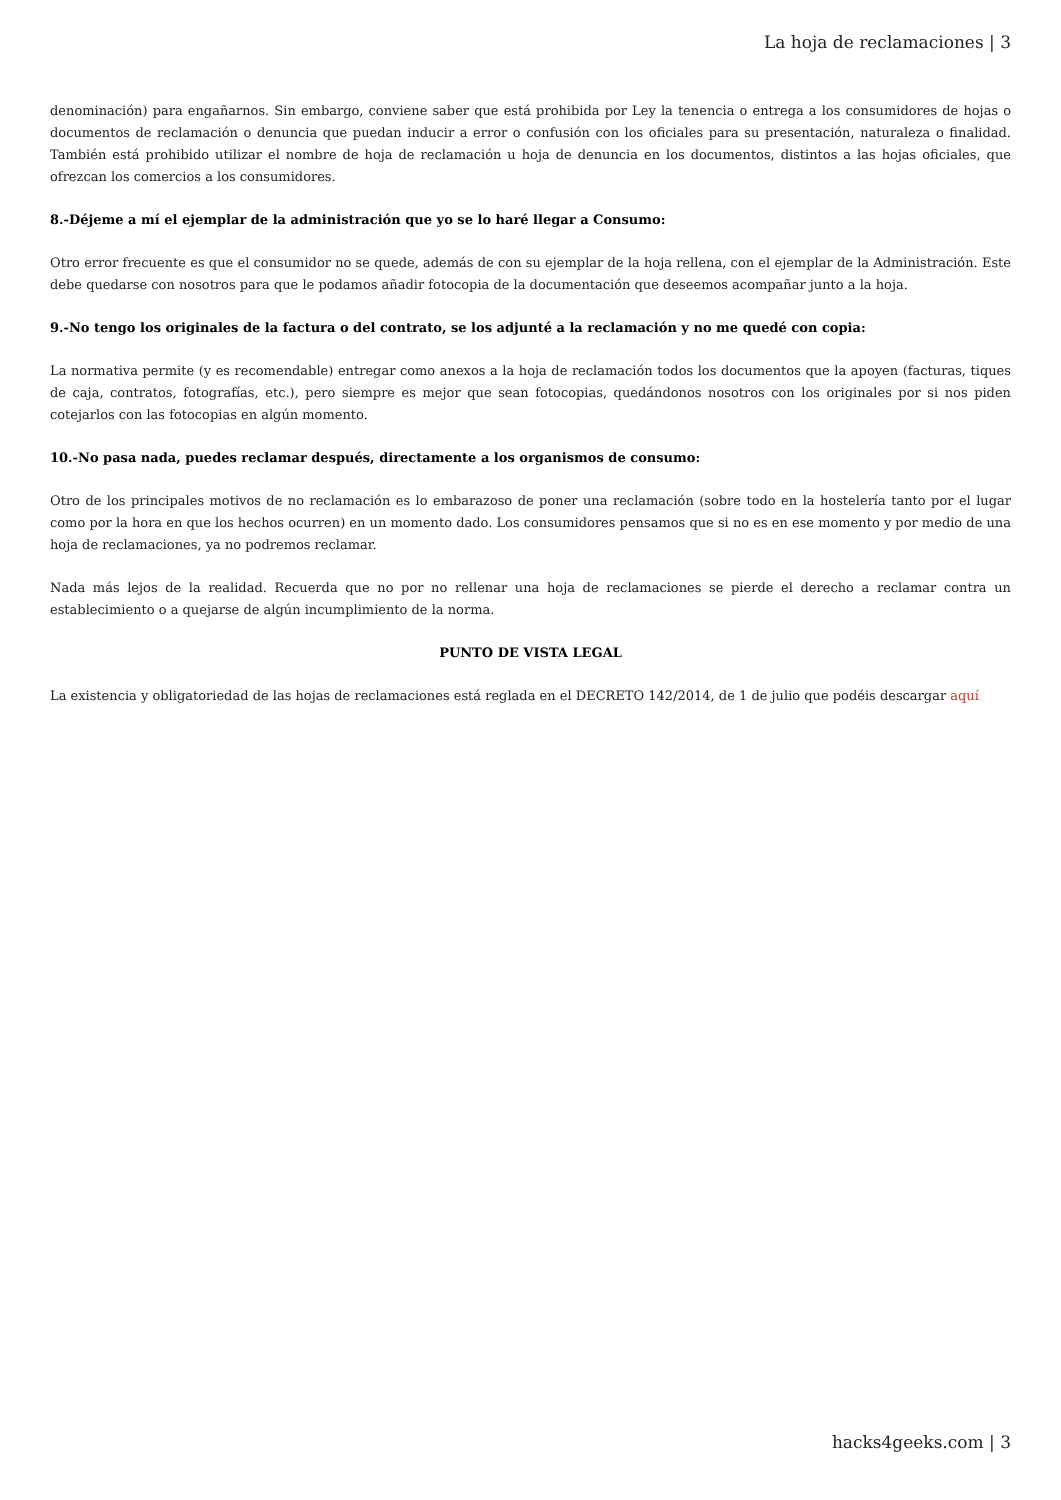La hoja de reclamaciones | 3
denominación) para engañarnos. Sin embargo, conviene saber que está prohibida por Ley la tenencia o entrega a los consumidores de hojas o documentos de reclamación o denuncia que puedan inducir a error o confusión con los oficiales para su presentación, naturaleza o finalidad. También está prohibido utilizar el nombre de hoja de reclamación u hoja de denuncia en los documentos, distintos a las hojas oficiales, que ofrezcan los comercios a los consumidores.
8.-Déjeme a mí el ejemplar de la administración que yo se lo haré llegar a Consumo:
Otro error frecuente es que el consumidor no se quede, además de con su ejemplar de la hoja rellena, con el ejemplar de la Administración. Este debe quedarse con nosotros para que le podamos añadir fotocopia de la documentación que deseemos acompañar junto a la hoja.
9.-No tengo los originales de la factura o del contrato, se los adjunté a la reclamación y no me quedé con copia:
La normativa permite (y es recomendable) entregar como anexos a la hoja de reclamación todos los documentos que la apoyen (facturas, tiques de caja, contratos, fotografías, etc.), pero siempre es mejor que sean fotocopias, quedándonos nosotros con los originales por si nos piden cotejarlos con las fotocopias en algún momento.
10.-No pasa nada, puedes reclamar después, directamente a los organismos de consumo:
Otro de los principales motivos de no reclamación es lo embarazoso de poner una reclamación (sobre todo en la hostelería tanto por el lugar como por la hora en que los hechos ocurren) en un momento dado. Los consumidores pensamos que si no es en ese momento y por medio de una hoja de reclamaciones, ya no podremos reclamar.
Nada más lejos de la realidad. Recuerda que no por no rellenar una hoja de reclamaciones se pierde el derecho a reclamar contra un establecimiento o a quejarse de algún incumplimiento de la norma.
PUNTO DE VISTA LEGAL
La existencia y obligatoriedad de las hojas de reclamaciones está reglada en el DECRETO 142/2014, de 1 de julio que podéis descargar aquí
hacks4geeks.com | 3